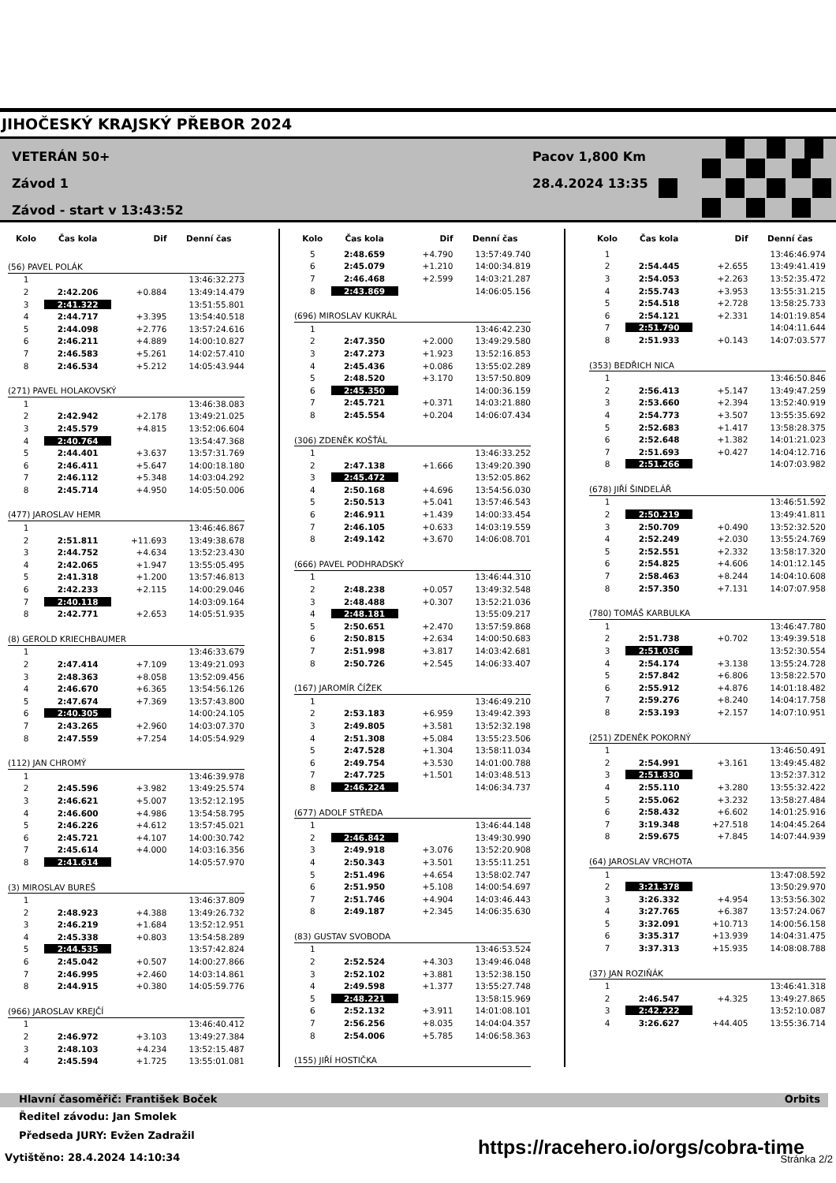JIHOČESKÝ KRAJSKÝ PŘEBOR 2024
VETERÁN 50+
Závod 1
Závod - start v 13:43:52
Pacov 1,800 Km
28.4.2024 13:35
| Kolo | Čas kola | Dif | Denní čas |
| --- | --- | --- | --- |
| (56) PAVEL POLÁK | | | |
| 1 | | | 13:46:32.273 |
| 2 | 2:42.206 | +0.884 | 13:49:14.479 |
| 3 | 2:41.322 | | 13:51:55.801 |
| 4 | 2:44.717 | +3.395 | 13:54:40.518 |
| 5 | 2:44.098 | +2.776 | 13:57:24.616 |
| 6 | 2:46.211 | +4.889 | 14:00:10.827 |
| 7 | 2:46.583 | +5.261 | 14:02:57.410 |
| 8 | 2:46.534 | +5.212 | 14:05:43.944 |
| (271) PAVEL HOLAKOVSKÝ | | | |
| 1 | | | 13:46:38.083 |
| 2 | 2:42.942 | +2.178 | 13:49:21.025 |
| 3 | 2:45.579 | +4.815 | 13:52:06.604 |
| 4 | 2:40.764 | | 13:54:47.368 |
| 5 | 2:44.401 | +3.637 | 13:57:31.769 |
| 6 | 2:46.411 | +5.647 | 14:00:18.180 |
| 7 | 2:46.112 | +5.348 | 14:03:04.292 |
| 8 | 2:45.714 | +4.950 | 14:05:50.006 |
| (477) JAROSLAV HEMR | | | |
| 1 | | | 13:46:46.867 |
| 2 | 2:51.811 | +11.693 | 13:49:38.678 |
| 3 | 2:44.752 | +4.634 | 13:52:23.430 |
| 4 | 2:42.065 | +1.947 | 13:55:05.495 |
| 5 | 2:41.318 | +1.200 | 13:57:46.813 |
| 6 | 2:42.233 | +2.115 | 14:00:29.046 |
| 7 | 2:40.118 | | 14:03:09.164 |
| 8 | 2:42.771 | +2.653 | 14:05:51.935 |
| (8) GEROLD KRIECHBAUMER | | | |
| 1 | | | 13:46:33.679 |
| 2 | 2:47.414 | +7.109 | 13:49:21.093 |
| 3 | 2:48.363 | +8.058 | 13:52:09.456 |
| 4 | 2:46.670 | +6.365 | 13:54:56.126 |
| 5 | 2:47.674 | +7.369 | 13:57:43.800 |
| 6 | 2:40.305 | | 14:00:24.105 |
| 7 | 2:43.265 | +2.960 | 14:03:07.370 |
| 8 | 2:47.559 | +7.254 | 14:05:54.929 |
| (112) JAN CHROMÝ | | | |
| 1 | | | 13:46:39.978 |
| 2 | 2:45.596 | +3.982 | 13:49:25.574 |
| 3 | 2:46.621 | +5.007 | 13:52:12.195 |
| 4 | 2:46.600 | +4.986 | 13:54:58.795 |
| 5 | 2:46.226 | +4.612 | 13:57:45.021 |
| 6 | 2:45.721 | +4.107 | 14:00:30.742 |
| 7 | 2:45.614 | +4.000 | 14:03:16.356 |
| 8 | 2:41.614 | | 14:05:57.970 |
| (3) MIROSLAV BUREŠ | | | |
| 1 | | | 13:46:37.809 |
| 2 | 2:48.923 | +4.388 | 13:49:26.732 |
| 3 | 2:46.219 | +1.684 | 13:52:12.951 |
| 4 | 2:45.338 | +0.803 | 13:54:58.289 |
| 5 | 2:44.535 | | 13:57:42.824 |
| 6 | 2:45.042 | +0.507 | 14:00:27.866 |
| 7 | 2:46.995 | +2.460 | 14:03:14.861 |
| 8 | 2:44.915 | +0.380 | 14:05:59.776 |
| (966) JAROSLAV KREJČÍ | | | |
| 1 | | | 13:46:40.412 |
| 2 | 2:46.972 | +3.103 | 13:49:27.384 |
| 3 | 2:48.103 | +4.234 | 13:52:15.487 |
| 4 | 2:45.594 | +1.725 | 13:55:01.081 |
| Kolo | Čas kola | Dif | Denní čas |
| --- | --- | --- | --- |
| 5 | 2:48.659 | +4.790 | 13:57:49.740 |
| 6 | 2:45.079 | +1.210 | 14:00:34.819 |
| 7 | 2:46.468 | +2.599 | 14:03:21.287 |
| 8 | 2:43.869 | | 14:06:05.156 |
| (696) MIROSLAV KUKRÁL | | | |
| 1 | | | 13:46:42.230 |
| 2 | 2:47.350 | +2.000 | 13:49:29.580 |
| 3 | 2:47.273 | +1.923 | 13:52:16.853 |
| 4 | 2:45.436 | +0.086 | 13:55:02.289 |
| 5 | 2:48.520 | +3.170 | 13:57:50.809 |
| 6 | 2:45.350 | | 14:00:36.159 |
| 7 | 2:45.721 | +0.371 | 14:03:21.880 |
| 8 | 2:45.554 | +0.204 | 14:06:07.434 |
| (306) ZDENĚK KOŠŤÁL | | | |
| 1 | | | 13:46:33.252 |
| 2 | 2:47.138 | +1.666 | 13:49:20.390 |
| 3 | 2:45.472 | | 13:52:05.862 |
| 4 | 2:50.168 | +4.696 | 13:54:56.030 |
| 5 | 2:50.513 | +5.041 | 13:57:46.543 |
| 6 | 2:46.911 | +1.439 | 14:00:33.454 |
| 7 | 2:46.105 | +0.633 | 14:03:19.559 |
| 8 | 2:49.142 | +3.670 | 14:06:08.701 |
| (666) PAVEL PODHRADSKÝ | | | |
| 1 | | | 13:46:44.310 |
| 2 | 2:48.238 | +0.057 | 13:49:32.548 |
| 3 | 2:48.488 | +0.307 | 13:52:21.036 |
| 4 | 2:48.181 | | 13:55:09.217 |
| 5 | 2:50.651 | +2.470 | 13:57:59.868 |
| 6 | 2:50.815 | +2.634 | 14:00:50.683 |
| 7 | 2:51.998 | +3.817 | 14:03:42.681 |
| 8 | 2:50.726 | +2.545 | 14:06:33.407 |
| (167) JAROMÍR ČÍŽEK | | | |
| 1 | | | 13:46:49.210 |
| 2 | 2:53.183 | +6.959 | 13:49:42.393 |
| 3 | 2:49.805 | +3.581 | 13:52:32.198 |
| 4 | 2:51.308 | +5.084 | 13:55:23.506 |
| 5 | 2:47.528 | +1.304 | 13:58:11.034 |
| 6 | 2:49.754 | +3.530 | 14:01:00.788 |
| 7 | 2:47.725 | +1.501 | 14:03:48.513 |
| 8 | 2:46.224 | | 14:06:34.737 |
| (677) ADOLF STŘEDA | | | |
| 1 | | | 13:46:44.148 |
| 2 | 2:46.842 | | 13:49:30.990 |
| 3 | 2:49.918 | +3.076 | 13:52:20.908 |
| 4 | 2:50.343 | +3.501 | 13:55:11.251 |
| 5 | 2:51.496 | +4.654 | 13:58:02.747 |
| 6 | 2:51.950 | +5.108 | 14:00:54.697 |
| 7 | 2:51.746 | +4.904 | 14:03:46.443 |
| 8 | 2:49.187 | +2.345 | 14:06:35.630 |
| (83) GUSTAV SVOBODA | | | |
| 1 | | | 13:46:53.524 |
| 2 | 2:52.524 | +4.303 | 13:49:46.048 |
| 3 | 2:52.102 | +3.881 | 13:52:38.150 |
| 4 | 2:49.598 | +1.377 | 13:55:27.748 |
| 5 | 2:48.221 | | 13:58:15.969 |
| 6 | 2:52.132 | +3.911 | 14:01:08.101 |
| 7 | 2:56.256 | +8.035 | 14:04:04.357 |
| 8 | 2:54.006 | +5.785 | 14:06:58.363 |
| (155) JIŘÍ HOSTIČKA | | | |
| Kolo | Čas kola | Dif | Denní čas |
| --- | --- | --- | --- |
| 1 | | | 13:46:46.974 |
| 2 | 2:54.445 | +2.655 | 13:49:41.419 |
| 3 | 2:54.053 | +2.263 | 13:52:35.472 |
| 4 | 2:55.743 | +3.953 | 13:55:31.215 |
| 5 | 2:54.518 | +2.728 | 13:58:25.733 |
| 6 | 2:54.121 | +2.331 | 14:01:19.854 |
| 7 | 2:51.790 | | 14:04:11.644 |
| 8 | 2:51.933 | +0.143 | 14:07:03.577 |
| (353) BEDŘICH NICA | | | |
| 1 | | | 13:46:50.846 |
| 2 | 2:56.413 | +5.147 | 13:49:47.259 |
| 3 | 2:53.660 | +2.394 | 13:52:40.919 |
| 4 | 2:54.773 | +3.507 | 13:55:35.692 |
| 5 | 2:52.683 | +1.417 | 13:58:28.375 |
| 6 | 2:52.648 | +1.382 | 14:01:21.023 |
| 7 | 2:51.693 | +0.427 | 14:04:12.716 |
| 8 | 2:51.266 | | 14:07:03.982 |
| (678) JIŘÍ ŠINDELÁŘ | | | |
| 1 | | | 13:46:51.592 |
| 2 | 2:50.219 | | 13:49:41.811 |
| 3 | 2:50.709 | +0.490 | 13:52:32.520 |
| 4 | 2:52.249 | +2.030 | 13:55:24.769 |
| 5 | 2:52.551 | +2.332 | 13:58:17.320 |
| 6 | 2:54.825 | +4.606 | 14:01:12.145 |
| 7 | 2:58.463 | +8.244 | 14:04:10.608 |
| 8 | 2:57.350 | +7.131 | 14:07:07.958 |
| (780) TOMÁŠ KARBULKA | | | |
| 1 | | | 13:46:47.780 |
| 2 | 2:51.738 | +0.702 | 13:49:39.518 |
| 3 | 2:51.036 | | 13:52:30.554 |
| 4 | 2:54.174 | +3.138 | 13:55:24.728 |
| 5 | 2:57.842 | +6.806 | 13:58:22.570 |
| 6 | 2:55.912 | +4.876 | 14:01:18.482 |
| 7 | 2:59.276 | +8.240 | 14:04:17.758 |
| 8 | 2:53.193 | +2.157 | 14:07:10.951 |
| (251) ZDENĚK POKORNÝ | | | |
| 1 | | | 13:46:50.491 |
| 2 | 2:54.991 | +3.161 | 13:49:45.482 |
| 3 | 2:51.830 | | 13:52:37.312 |
| 4 | 2:55.110 | +3.280 | 13:55:32.422 |
| 5 | 2:55.062 | +3.232 | 13:58:27.484 |
| 6 | 2:58.432 | +6.602 | 14:01:25.916 |
| 7 | 3:19.348 | +27.518 | 14:04:45.264 |
| 8 | 2:59.675 | +7.845 | 14:07:44.939 |
| (64) JAROSLAV VRCHOTA | | | |
| 1 | | | 13:47:08.592 |
| 2 | 3:21.378 | | 13:50:29.970 |
| 3 | 3:26.332 | +4.954 | 13:53:56.302 |
| 4 | 3:27.765 | +6.387 | 13:57:24.067 |
| 5 | 3:32.091 | +10.713 | 14:00:56.158 |
| 6 | 3:35.317 | +13.939 | 14:04:31.475 |
| 7 | 3:37.313 | +15.935 | 14:08:08.788 |
| (37) JAN ROZIŇÁK | | | |
| 1 | | | 13:46:41.318 |
| 2 | 2:46.547 | +4.325 | 13:49:27.865 |
| 3 | 2:42.222 | | 13:52:10.087 |
| 4 | 3:26.627 | +44.405 | 13:55:36.714 |
Hlavní časoměřič: František Boček Orbits
Ředitel závodu: Jan Smolek
Předseda JURY: Evžen Zadražil
https://racehero.io/orgs/cobra-time
Vytištěno: 28.4.2024 14:10:34 Stránka 2/2